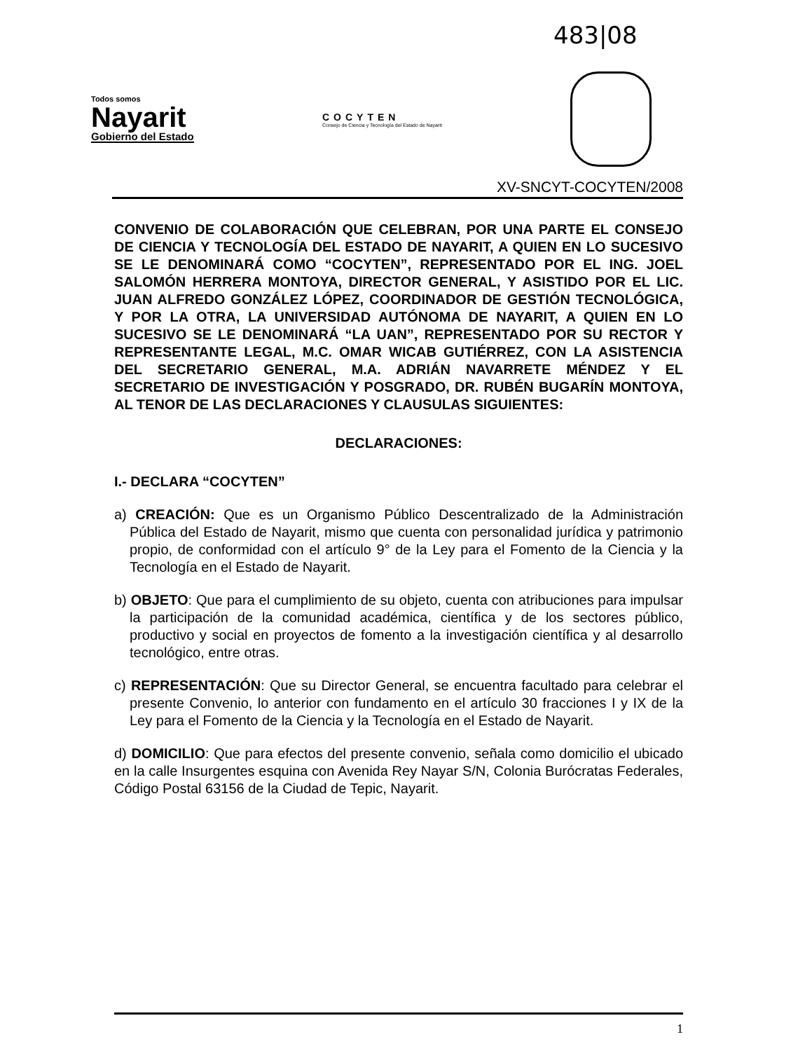483|08
Todos somos
Nayarit
Gobierno del Estado
COCYTEN
Consejo de Ciencia y Tecnología del Estado de Nayarit
XV-SNCYT-COCYTEN/2008
CONVENIO DE COLABORACIÓN QUE CELEBRAN, POR UNA PARTE EL CONSEJO DE CIENCIA Y TECNOLOGÍA DEL ESTADO DE NAYARIT, A QUIEN EN LO SUCESIVO SE LE DENOMINARÁ COMO “COCYTEN”, REPRESENTADO POR EL ING. JOEL SALOMÓN HERRERA MONTOYA, DIRECTOR GENERAL, Y ASISTIDO POR EL LIC. JUAN ALFREDO GONZÁLEZ LÓPEZ, COORDINADOR DE GESTIÓN TECNOLÓGICA, Y POR LA OTRA, LA UNIVERSIDAD AUTÓNOMA DE NAYARIT, A QUIEN EN LO SUCESIVO SE LE DENOMINARÁ “LA UAN”, REPRESENTADO POR SU RECTOR Y REPRESENTANTE LEGAL, M.C. OMAR WICAB GUTIÉRREZ, CON LA ASISTENCIA DEL SECRETARIO GENERAL, M.A. ADRIÁN NAVARRETE MÉNDEZ Y EL SECRETARIO DE INVESTIGACIÓN Y POSGRADO, DR. RUBÉN BUGARÍN MONTOYA, AL TENOR DE LAS DECLARACIONES Y CLAUSULAS SIGUIENTES:
DECLARACIONES:
I.- DECLARA “COCYTEN”
a) CREACIÓN: Que es un Organismo Público Descentralizado de la Administración Pública del Estado de Nayarit, mismo que cuenta con personalidad jurídica y patrimonio propio, de conformidad con el artículo 9° de la Ley para el Fomento de la Ciencia y la Tecnología en el Estado de Nayarit.
b) OBJETO: Que para el cumplimiento de su objeto, cuenta con atribuciones para impulsar la participación de la comunidad académica, científica y de los sectores público, productivo y social en proyectos de fomento a la investigación científica y al desarrollo tecnológico, entre otras.
c) REPRESENTACIÓN: Que su Director General, se encuentra facultado para celebrar el presente Convenio, lo anterior con fundamento en el artículo 30 fracciones I y IX de la Ley para el Fomento de la Ciencia y la Tecnología en el Estado de Nayarit.
d) DOMICILIO: Que para efectos del presente convenio, señala como domicilio el ubicado en la calle Insurgentes esquina con Avenida Rey Nayar S/N, Colonia Burócratas Federales, Código Postal 63156 de la Ciudad de Tepic, Nayarit.
1